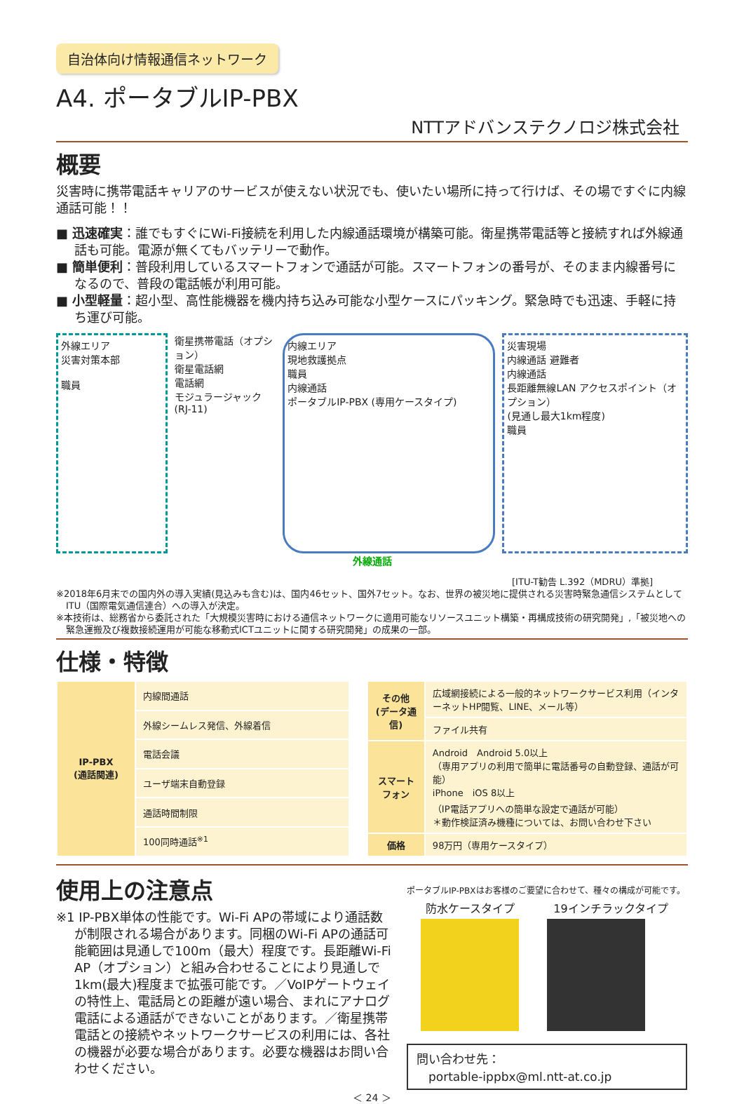自治体向け情報通信ネットワーク
A4. ポータブルIP-PBX
NTTアドバンステクノロジ株式会社
概要
災害時に携帯電話キャリアのサービスが使えない状況でも、使いたい場所に持って行けば、その場ですぐに内線通話可能！！
■ 迅速確実：誰でもすぐにWi-Fi接続を利用した内線通話環境が構築可能。衛星携帯電話等と接続すれば外線通話も可能。電源が無くてもバッテリーで動作。
■ 簡単便利：普段利用しているスマートフォンで通話が可能。スマートフォンの番号が、そのまま内線番号になるので、普段の電話帳が利用可能。
■ 小型軽量：超小型、高性能機器を機内持ち込み可能な小型ケースにパッキング。緊急時でも迅速、手軽に持ち運び可能。
外線エリア
災害対策本部
職員
衛星携帯電話（オプション）
衛星電話網
電話網
モジュラージャック (RJ-11)
内線エリア
現地救護拠点
職員
内線通話
ポータブルIP-PBX (専用ケースタイプ)
災害現場
内線通話 避難者
内線通話
長距離無線LAN アクセスポイント（オプション）
(見通し最大1km程度)
職員
外線通話
[ITU-T勧告 L.392（MDRU）準拠]
※2018年6月末での国内外の導入実績(見込みも含む)は、国内46セット、国外7セット。なお、世界の被災地に提供される災害時緊急通信システムとしてITU（国際電気通信連合）への導入が決定。
※本技術は、総務省から委託された「大規模災害時における通信ネットワークに適用可能なリソースユニット構築・再構成技術の研究開発」,「被災地への緊急運搬及び複数接続運用が可能な移動式ICTユニットに関する研究開発」の成果の一部。
仕様・特徴
| IP-PBX (通話関連) | 内線間通話 |
| | 外線シームレス発信、外線着信 |
| | 電話会議 |
| | ユーザ端末自動登録 |
| | 通話時間制限 |
| | 100同時通話<sup>※1</sup> |
| その他 (データ通信) | 広域網接続による一般的ネットワークサービス利用（インターネットHP閲覧、LINE、メール等） |
| | ファイル共有 |
| スマートフォン | Android Android 5.0以上 （専用アプリの利用で簡単に電話番号の自動登録、通話が可能） iPhone iOS 8以上 （IP電話アプリへの簡単な設定で通話が可能） ＊動作検証済み機種については、お問い合わせ下さい |
| 価格 | 98万円（専用ケースタイプ） |
使用上の注意点
※1 IP-PBX単体の性能です。Wi-Fi APの帯域により通話数が制限される場合があります。同梱のWi-Fi APの通話可能範囲は見通しで100m（最大）程度です。長距離Wi-Fi AP（オプション）と組み合わせることにより見通しで1km(最大)程度まで拡張可能です。／VoIPゲートウェイの特性上、電話局との距離が遠い場合、まれにアナログ電話による通話ができないことがあります。／衛星携帯電話との接続やネットワークサービスの利用には、各社の機器が必要な場合があります。必要な機器はお問い合わせください。
ポータブルIP-PBXはお客様のご要望に合わせて、種々の構成が可能です。
防水ケースタイプ 19インチラックタイプ
問い合わせ先：
　portable-ippbx@ml.ntt-at.co.jp
＜ 24 ＞